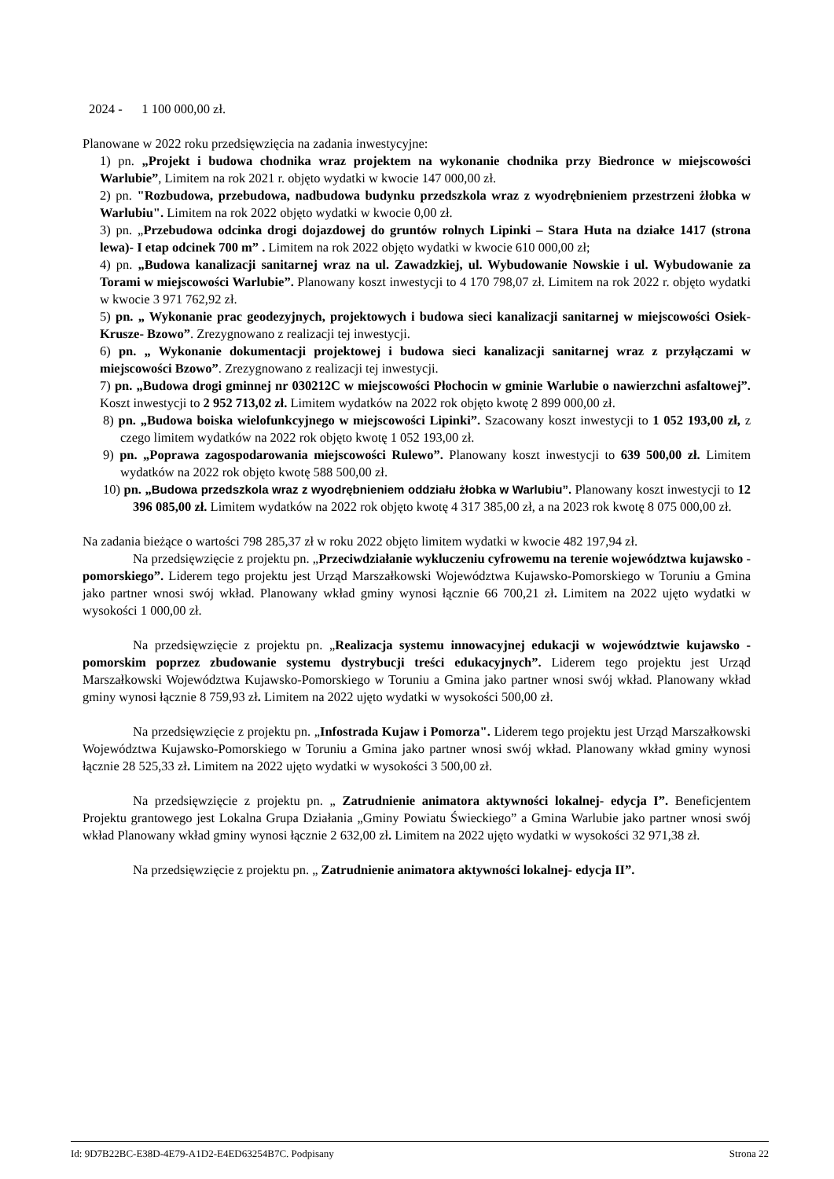2024 - 1 100 000,00 zł.
Planowane w 2022 roku przedsięwzięcia na zadania inwestycyjne:
1) pn. „Projekt i budowa chodnika wraz projektem na wykonanie chodnika przy Biedronce w miejscowości Warlubie”, Limitem na rok 2021 r. objęto wydatki w kwocie 147 000,00 zł.
2) pn. "Rozbudowa, przebudowa, nadbudowa budynku przedszkola wraz z wyodrębnieniem przestrzeni żłobka w Warlubiu". Limitem na rok 2022 objęto wydatki w kwocie 0,00 zł.
3) pn. „Przebudowa odcinka drogi dojazdowej do gruntów rolnych Lipinki – Stara Huta na działce 1417 (strona lewa)- I etap odcinek 700 m” . Limitem na rok 2022 objęto wydatki w kwocie 610 000,00 zł;
4) pn. „Budowa kanalizacji sanitarnej wraz na ul. Zawadzkiej, ul. Wybudowanie Nowskie i ul. Wybudowanie za Torami w miejscowości Warlubie”. Planowany koszt inwestycji to 4 170 798,07 zł. Limitem na rok 2022 r. objęto wydatki w kwocie 3 971 762,92 zł.
5) pn. „ Wykonanie prac geodezyjnych, projektowych i budowa sieci kanalizacji sanitarnej w miejscowości Osiek- Krusze- Bzowo”. Zrezygnowano z realizacji tej inwestycji.
6) pn. „ Wykonanie dokumentacji projektowej i budowa sieci kanalizacji sanitarnej wraz z przyłączami w miejscowości Bzowo”. Zrezygnowano z realizacji tej inwestycji.
7) pn. „Budowa drogi gminnej nr 030212C w miejscowości Płochocin w gminie Warlubie o nawierzchni asfaltowej”. Koszt inwestycji to 2 952 713,02 zł. Limitem wydatków na 2022 rok objęto kwotę 2 899 000,00 zł.
8) pn. „Budowa boiska wielofunkcyjnego w miejscowości Lipinki”. Szacowany koszt inwestycji to 1 052 193,00 zł, z czego limitem wydatków na 2022 rok objęto kwotę 1 052 193,00 zł.
9) pn. „Poprawa zagospodarowania miejscowości Rulewo”. Planowany koszt inwestycji to 639 500,00 zł. Limitem wydatków na 2022 rok objęto kwotę 588 500,00 zł.
10) pn. „Budowa przedszkola wraz z wyodrębnieniem oddziału żłobka w Warlubiu”. Planowany koszt inwestycji to 12 396 085,00 zł. Limitem wydatków na 2022 rok objęto kwotę 4 317 385,00 zł, a na 2023 rok kwotę 8 075 000,00 zł.
Na zadania bieżące o wartości 798 285,37 zł w roku 2022 objęto limitem wydatki w kwocie 482 197,94 zł.
Na przedsięwzięcie z projektu pn. „Przeciwdziałanie wykluczeniu cyfrowemu na terenie województwa kujawsko - pomorskiego”. Liderem tego projektu jest Urząd Marszałkowski Województwa Kujawsko-Pomorskiego w Toruniu a Gmina jako partner wnosi swój wkład. Planowany wkład gminy wynosi łącznie 66 700,21 zł. Limitem na 2022 ujęto wydatki w wysokości 1 000,00 zł.
Na przedsięwzięcie z projektu pn. „Realizacja systemu innowacyjnej edukacji w województwie kujawsko - pomorskim poprzez zbudowanie systemu dystrybucji treści edukacyjnych”. Liderem tego projektu jest Urząd Marszałkowski Województwa Kujawsko-Pomorskiego w Toruniu a Gmina jako partner wnosi swój wkład. Planowany wkład gminy wynosi łącznie 8 759,93 zł. Limitem na 2022 ujęto wydatki w wysokości 500,00 zł.
Na przedsięwzięcie z projektu pn. „Infostrada Kujaw i Pomorza". Liderem tego projektu jest Urząd Marszałkowski Województwa Kujawsko-Pomorskiego w Toruniu a Gmina jako partner wnosi swój wkład. Planowany wkład gminy wynosi łącznie 28 525,33 zł. Limitem na 2022 ujęto wydatki w wysokości 3 500,00 zł.
Na przedsięwzięcie z projektu pn. „ Zatrudnienie animatora aktywności lokalnej- edycja I”. Beneficjentem Projektu grantowego jest Lokalna Grupa Działania „Gminy Powiatu Świeckiego” a Gmina Warlubie jako partner wnosi swój wkład Planowany wkład gminy wynosi łącznie 2 632,00 zł. Limitem na 2022 ujęto wydatki w wysokości 32 971,38 zł.
Na przedsięwzięcie z projektu pn. „ Zatrudnienie animatora aktywności lokalnej- edycja II”.
Id: 9D7B22BC-E38D-4E79-A1D2-E4ED63254B7C. Podpisany Strona 22